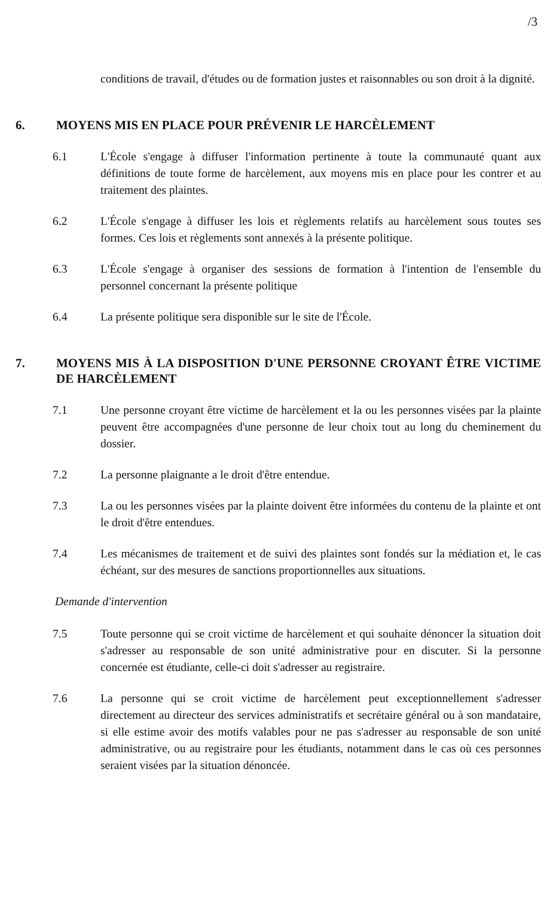/3
conditions de travail, d'études ou de formation justes et raisonnables ou son droit à la dignité.
6. MOYENS MIS EN PLACE POUR PRÉVENIR LE HARCÈLEMENT
6.1 L'École s'engage à diffuser l'information pertinente à toute la communauté quant aux définitions de toute forme de harcèlement, aux moyens mis en place pour les contrer et au traitement des plaintes.
6.2 L'École s'engage à diffuser les lois et règlements relatifs au harcèlement sous toutes ses formes. Ces lois et règlements sont annexés à la présente politique.
6.3 L'École s'engage à organiser des sessions de formation à l'intention de l'ensemble du personnel concernant la présente politique
6.4 La présente politique sera disponible sur le site de l'École.
7. MOYENS MIS À LA DISPOSITION D'UNE PERSONNE CROYANT ÊTRE VICTIME DE HARCÈLEMENT
7.1 Une personne croyant être victime de harcèlement et la ou les personnes visées par la plainte peuvent être accompagnées d'une personne de leur choix tout au long du cheminement du dossier.
7.2 La personne plaignante a le droit d'être entendue.
7.3 La ou les personnes visées par la plainte doivent être informées du contenu de la plainte et ont le droit d'être entendues.
7.4 Les mécanismes de traitement et de suivi des plaintes sont fondés sur la médiation et, le cas échéant, sur des mesures de sanctions proportionnelles aux situations.
Demande d'intervention
7.5 Toute personne qui se croit victime de harcèlement et qui souhaite dénoncer la situation doit s'adresser au responsable de son unité administrative pour en discuter. Si la personne concernée est étudiante, celle-ci doit s'adresser au registraire.
7.6 La personne qui se croit victime de harcèlement peut exceptionnellement s'adresser directement au directeur des services administratifs et secrétaire général ou à son mandataire, si elle estime avoir des motifs valables pour ne pas s'adresser au responsable de son unité administrative, ou au registraire pour les étudiants, notamment dans le cas où ces personnes seraient visées par la situation dénoncée.